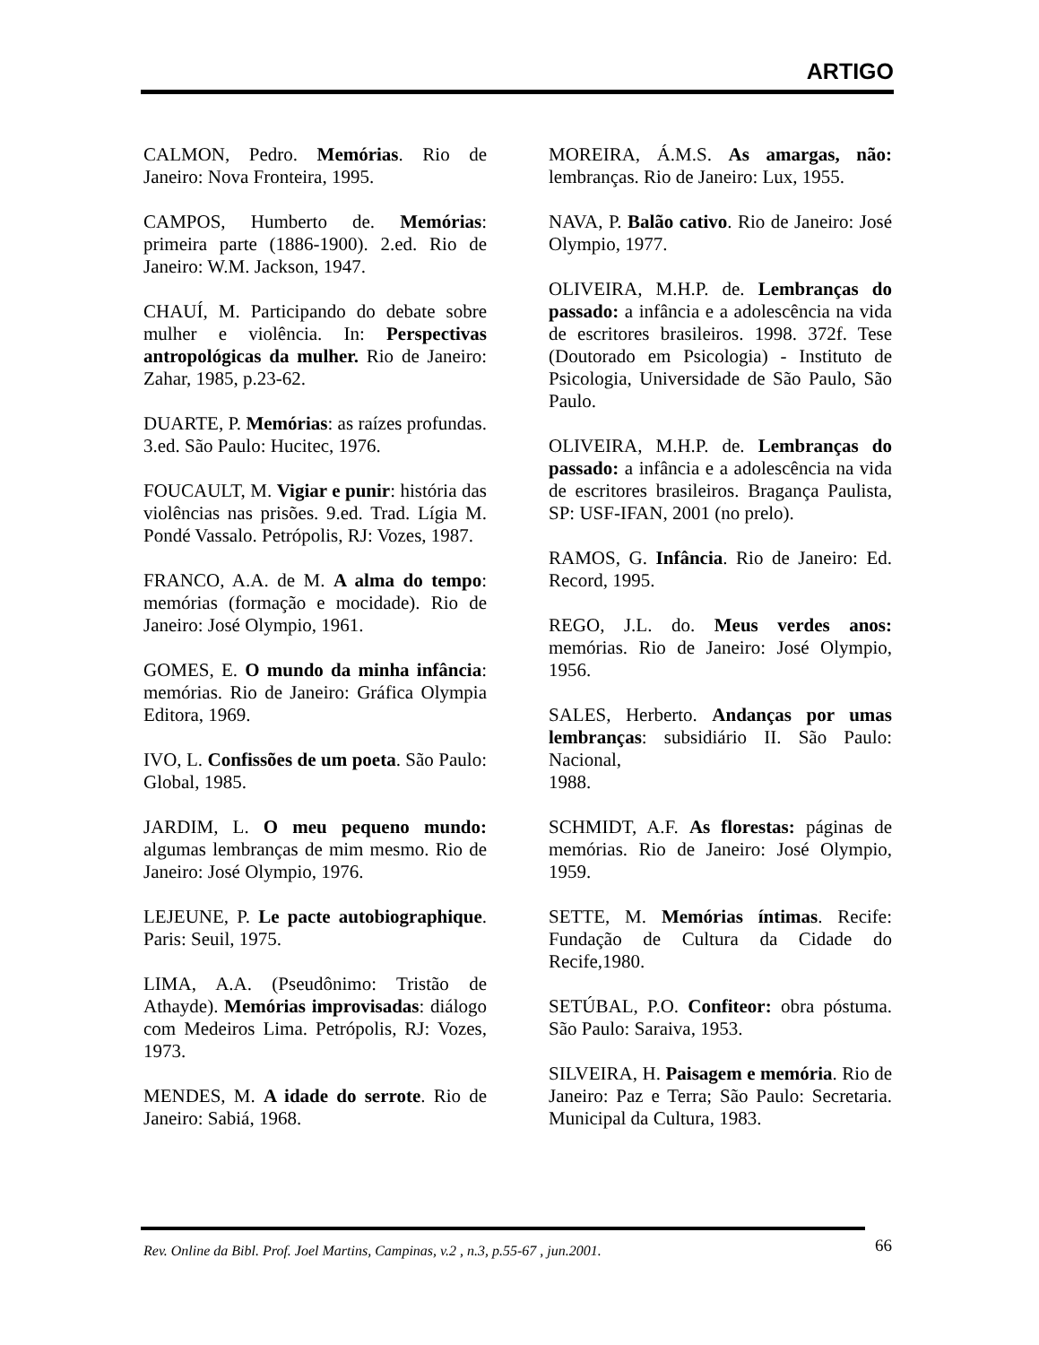ARTIGO
CALMON, Pedro. Memórias. Rio de Janeiro: Nova Fronteira, 1995.
CAMPOS, Humberto de. Memórias: primeira parte (1886-1900). 2.ed. Rio de Janeiro: W.M. Jackson, 1947.
CHAUÍ, M. Participando do debate sobre mulher e violência. In: Perspectivas antropológicas da mulher. Rio de Janeiro: Zahar, 1985, p.23-62.
DUARTE, P. Memórias: as raízes profundas. 3.ed. São Paulo: Hucitec, 1976.
FOUCAULT, M. Vigiar e punir: história das violências nas prisões. 9.ed. Trad. Lígia M. Pondé Vassalo. Petrópolis, RJ: Vozes, 1987.
FRANCO, A.A. de M. A alma do tempo: memórias (formação e mocidade). Rio de Janeiro: José Olympio, 1961.
GOMES, E. O mundo da minha infância: memórias. Rio de Janeiro: Gráfica Olympia Editora, 1969.
IVO, L. Confissões de um poeta. São Paulo: Global, 1985.
JARDIM, L. O meu pequeno mundo: algumas lembranças de mim mesmo. Rio de Janeiro: José Olympio, 1976.
LEJEUNE, P. Le pacte autobiographique. Paris: Seuil, 1975.
LIMA, A.A. (Pseudônimo: Tristão de Athayde). Memórias improvisadas: diálogo com Medeiros Lima. Petrópolis, RJ: Vozes, 1973.
MENDES, M. A idade do serrote. Rio de Janeiro: Sabiá, 1968.
MOREIRA, Á.M.S. As amargas, não: lembranças. Rio de Janeiro: Lux, 1955.
NAVA, P. Balão cativo. Rio de Janeiro: José Olympio, 1977.
OLIVEIRA, M.H.P. de. Lembranças do passado: a infância e a adolescência na vida de escritores brasileiros. 1998. 372f. Tese (Doutorado em Psicologia) - Instituto de Psicologia, Universidade de São Paulo, São Paulo.
OLIVEIRA, M.H.P. de. Lembranças do passado: a infância e a adolescência na vida de escritores brasileiros. Bragança Paulista, SP: USF-IFAN, 2001 (no prelo).
RAMOS, G. Infância. Rio de Janeiro: Ed. Record, 1995.
REGO, J.L. do. Meus verdes anos: memórias. Rio de Janeiro: José Olympio, 1956.
SALES, Herberto. Andanças por umas lembranças: subsidiário II. São Paulo: Nacional,
1988.
SCHMIDT, A.F. As florestas: páginas de memórias. Rio de Janeiro: José Olympio, 1959.
SETTE, M. Memórias íntimas. Recife: Fundação de Cultura da Cidade do Recife,1980.
SETÚBAL, P.O. Confiteor: obra póstuma. São Paulo: Saraiva, 1953.
SILVEIRA, H. Paisagem e memória. Rio de Janeiro: Paz e Terra; São Paulo: Secretaria. Municipal da Cultura, 1983.
Rev. Online da Bibl. Prof. Joel Martins, Campinas, v.2 , n.3, p.55-67 , jun.2001. 66